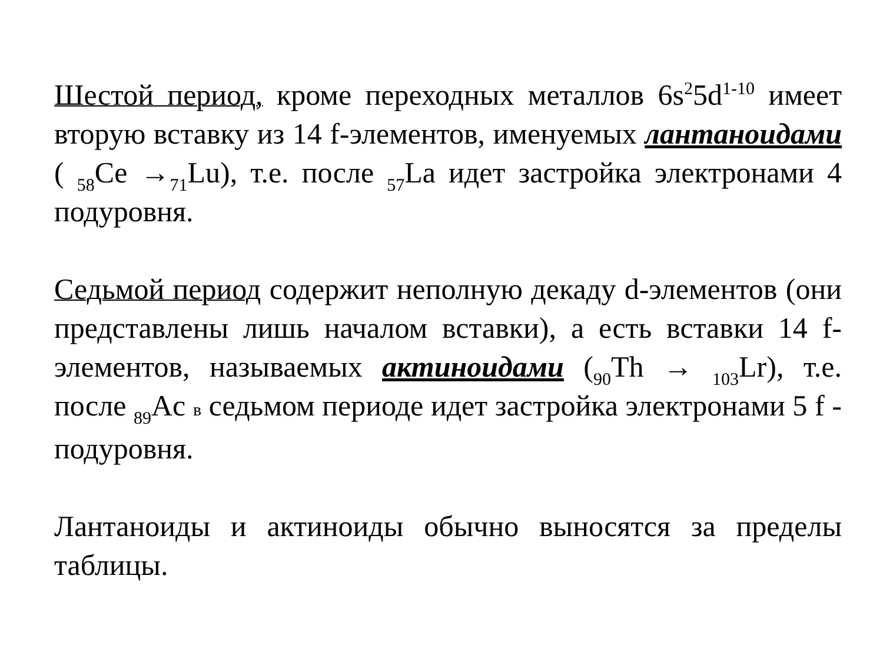Шестой период, кроме переходных металлов 6s<sup>2</sup>5d<sup>1-10</sup> имеет вторую вставку из 14 f-элементов, именуемых лантаноидами ( <sub>58</sub>Ce →<sub>71</sub>Lu), т.е. после <sub>57</sub>La идет застройка электронами 4 подуровня.
Седьмой период содержит неполную декаду d-элементов (они представлены лишь началом вставки), а есть вставки 14 f-элементов, называемых актиноидами (<sub>90</sub>Th → <sub>103</sub>Lr), т.е. после <sub>89</sub>Ac в седьмом периоде идет застройка электронами 5 f - подуровня.
Лантаноиды и актиноиды обычно выносятся за пределы таблицы.